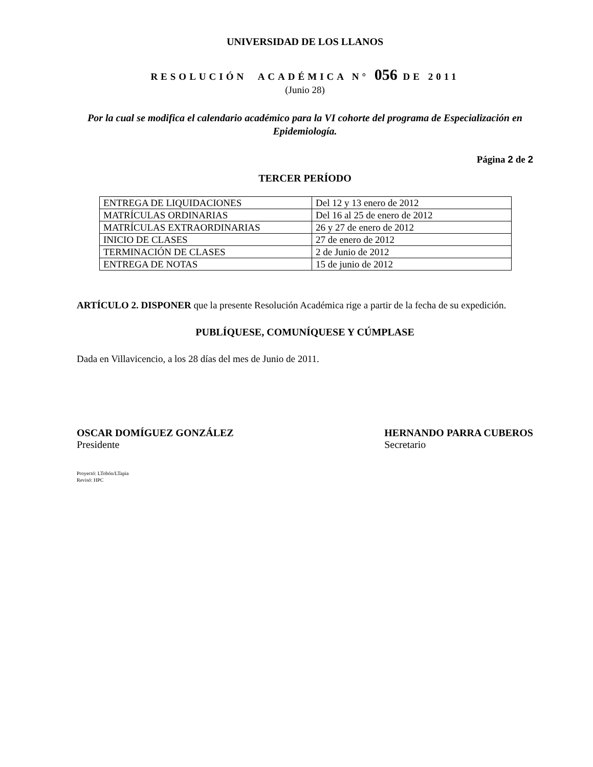UNIVERSIDAD DE LOS LLANOS
RESOLUCIÓN ACADÉMICA N° 056 DE 2011
(Junio 28)
Por la cual se modifica el calendario académico para la VI cohorte del programa de Especialización en Epidemiología.
Página 2 de 2
TERCER PERÍODO
| ENTREGA DE LIQUIDACIONES | Del 12 y 13 enero de 2012 |
| MATRÍCULAS ORDINARIAS | Del 16 al 25 de enero de 2012 |
| MATRÍCULAS EXTRAORDINARIAS | 26 y 27 de enero de 2012 |
| INICIO DE CLASES | 27 de enero de 2012 |
| TERMINACIÓN DE CLASES | 2 de Junio de 2012 |
| ENTREGA DE NOTAS | 15 de junio de 2012 |
ARTÍCULO 2. DISPONER que la presente Resolución Académica rige a partir de la fecha de su expedición.
PUBLÍQUESE, COMUNÍQUESE Y CÚMPLASE
Dada en Villavicencio, a los 28 días del mes de Junio de 2011.
OSCAR DOMÍGUEZ GONZÁLEZ
Presidente
HERNANDO PARRA CUBEROS
Secretario
Proyectó: LTobón/LTapia
Revisó: HPC